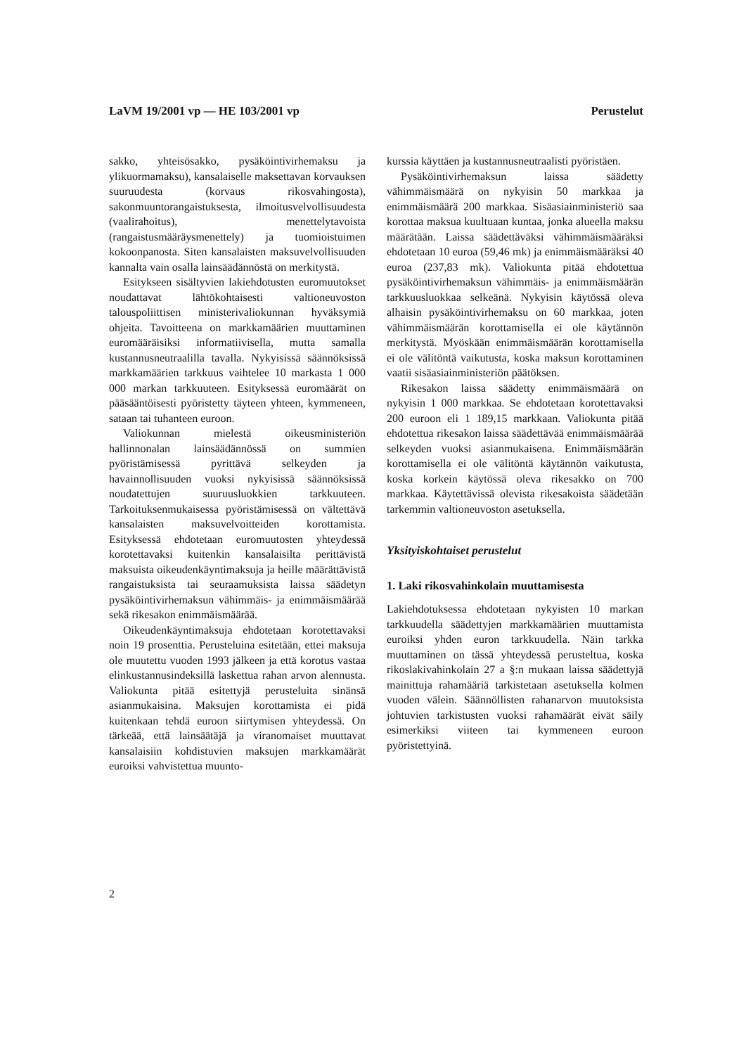LaVM 19/2001 vp — HE 103/2001 vp Perustelut
sakko, yhteisösakko, pysäköintivirhemaksu ja ylikuormamaksu), kansalaiselle maksettavan korvauksen suuruudesta (korvaus rikosvahingosta), sakonmuuntorangaistuksesta, ilmoitusvelvollisuudesta (vaalirahoitus), menettelytavoista (rangaistusmääräysmenettely) ja tuomioistuimen kokoonpanosta. Siten kansalaisten maksuvelvollisuuden kannalta vain osalla lainsäädännöstä on merkitystä.
Esitykseen sisältyvien lakiehdotusten euromuutokset noudattavat lähtökohtaisesti valtioneuvoston talouspoliittisen ministerivaliokunnan hyväksymiä ohjeita. Tavoitteena on markkamäärien muuttaminen euromääräisiksi informatiivisella, mutta samalla kustannusneutraalilla tavalla. Nykyisissä säännöksissä markkamäärien tarkkuus vaihtelee 10 markasta 1 000 000 markan tarkkuuteen. Esityksessä euromäärät on pääsääntöisesti pyöristetty täyteen yhteen, kymmeneen, sataan tai tuhanteen euroon.
Valiokunnan mielestä oikeusministeriön hallinnonalan lainsäädännössä on summien pyöristämisessä pyrittävä selkeyden ja havainnollisuuden vuoksi nykyisissä säännöksissä noudatettujen suuruusluokkien tarkkuuteen. Tarkoituksenmukaisessa pyöristämisessä on vältettävä kansalaisten maksuvelvoitteiden korottamista. Esityksessä ehdotetaan euromuutosten yhteydessä korotettavaksi kuitenkin kansalaisilta perittävistä maksuista oikeudenkäyntimaksuja ja heille määrättävistä rangaistuksista tai seuraamuksista laissa säädetyn pysäköintivirhemaksun vähimmäis- ja enimmäismäärää sekä rikesakon enimmäismäärää.
Oikeudenkäyntimaksuja ehdotetaan korotettavaksi noin 19 prosenttia. Perusteluina esitetään, ettei maksuja ole muutettu vuoden 1993 jälkeen ja että korotus vastaa elinkustannusindeksillä laskettua rahan arvon alennusta. Valiokunta pitää esitettyjä perusteluita sinänsä asianmukaisina. Maksujen korottamista ei pidä kuitenkaan tehdä euroon siirtymisen yhteydessä. On tärkeää, että lainsäätäjä ja viranomaiset muuttavat kansalaisiin kohdistuvien maksujen markkamäärät euroiksi vahvistettua muunto-
kurssia käyttäen ja kustannusneutraalisti pyöristäen.
Pysäköintivirhemaksun laissa säädetty vähimmäismäärä on nykyisin 50 markkaa ja enimmäismäärä 200 markkaa. Sisäasiainministeriö saa korottaa maksua kuultuaan kuntaa, jonka alueella maksu määrätään. Laissa säädettäväksi vähimmäismääräksi ehdotetaan 10 euroa (59,46 mk) ja enimmäismääräksi 40 euroa (237,83 mk). Valiokunta pitää ehdotettua pysäköintivirhemaksun vähimmäis- ja enimmäismäärän tarkkuusluokkaa selkeänä. Nykyisin käytössä oleva alhaisin pysäköintivirhemaksu on 60 markkaa, joten vähimmäismäärän korottamisella ei ole käytännön merkitystä. Myöskään enimmäismäärän korottamisella ei ole välitöntä vaikutusta, koska maksun korottaminen vaatii sisäasiainministeriön päätöksen.
Rikesakon laissa säädetty enimmäismäärä on nykyisin 1 000 markkaa. Se ehdotetaan korotettavaksi 200 euroon eli 1 189,15 markkaan. Valiokunta pitää ehdotettua rikesakon laissa säädettävää enimmäismäärää selkeyden vuoksi asianmukaisena. Enimmäismäärän korottamisella ei ole välitöntä käytännön vaikutusta, koska korkein käytössä oleva rikesakko on 700 markkaa. Käytettävissä olevista rikesakoista säädetään tarkemmin valtioneuvoston asetuksella.
Yksityiskohtaiset perustelut
1. Laki rikosvahinkolain muuttamisesta
Lakiehdotuksessa ehdotetaan nykyisten 10 markan tarkkuudella säädettyjen markkamäärien muuttamista euroiksi yhden euron tarkkuudella. Näin tarkka muuttaminen on tässä yhteydessä perusteltua, koska rikoslakivahinkolain 27 a §:n mukaan laissa säädettyjä mainittuja rahamääriä tarkistetaan asetuksella kolmen vuoden välein. Säännöllisten rahanarvon muutoksista johtuvien tarkistusten vuoksi rahamäärät eivät säily esimerkiksi viiteen tai kymmeneen euroon pyöristettyinä.
2